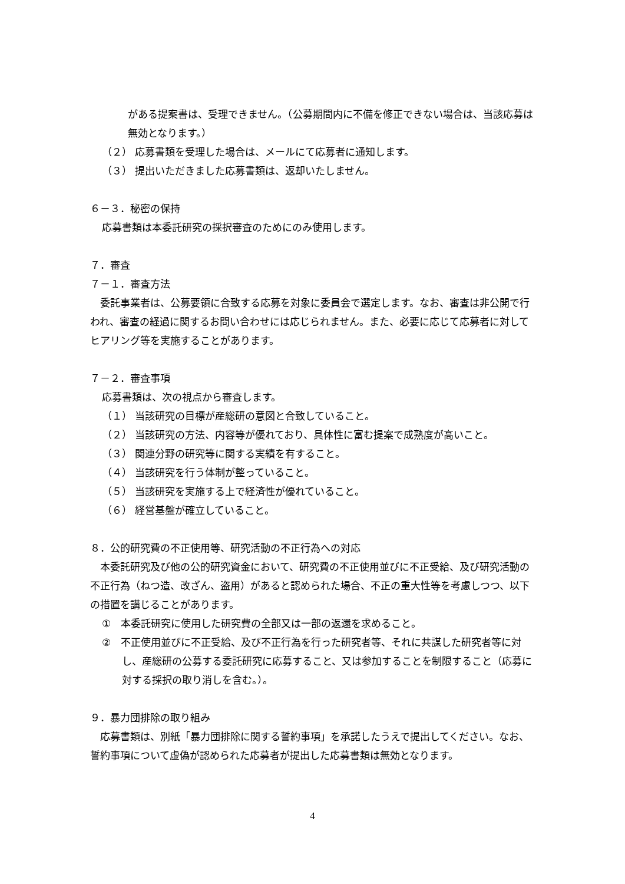がある提案書は、受理できません。（公募期間内に不備を修正できない場合は、当該応募は無効となります。）
（２） 応募書類を受理した場合は、メールにて応募者に通知します。
（３） 提出いただきました応募書類は、返却いたしません。
６－３．秘密の保持
応募書類は本委託研究の採択審査のためにのみ使用します。
７．審査
７－１．審査方法
　委託事業者は、公募要領に合致する応募を対象に委員会で選定します。なお、審査は非公開で行われ、審査の経過に関するお問い合わせには応じられません。また、必要に応じて応募者に対してヒアリング等を実施することがあります。
７－２．審査事項
応募書類は、次の視点から審査します。
（１） 当該研究の目標が産総研の意図と合致していること。
（２） 当該研究の方法、内容等が優れており、具体性に富む提案で成熟度が高いこと。
（３） 関連分野の研究等に関する実績を有すること。
（４） 当該研究を行う体制が整っていること。
（５） 当該研究を実施する上で経済性が優れていること。
（６） 経営基盤が確立していること。
８．公的研究費の不正使用等、研究活動の不正行為への対応
　本委託研究及び他の公的研究資金において、研究費の不正使用並びに不正受給、及び研究活動の不正行為（ねつ造、改ざん、盗用）があると認められた場合、不正の重大性等を考慮しつつ、以下の措置を講じることがあります。
①　本委託研究に使用した研究費の全部又は一部の返還を求めること。
②　不正使用並びに不正受給、及び不正行為を行った研究者等、それに共謀した研究者等に対し、産総研の公募する委託研究に応募すること、又は参加することを制限すること（応募に対する採択の取り消しを含む。）。
９．暴力団排除の取り組み
　応募書類は、別紙「暴力団排除に関する誓約事項」を承諾したうえで提出してください。なお、誓約事項について虚偽が認められた応募者が提出した応募書類は無効となります。
4